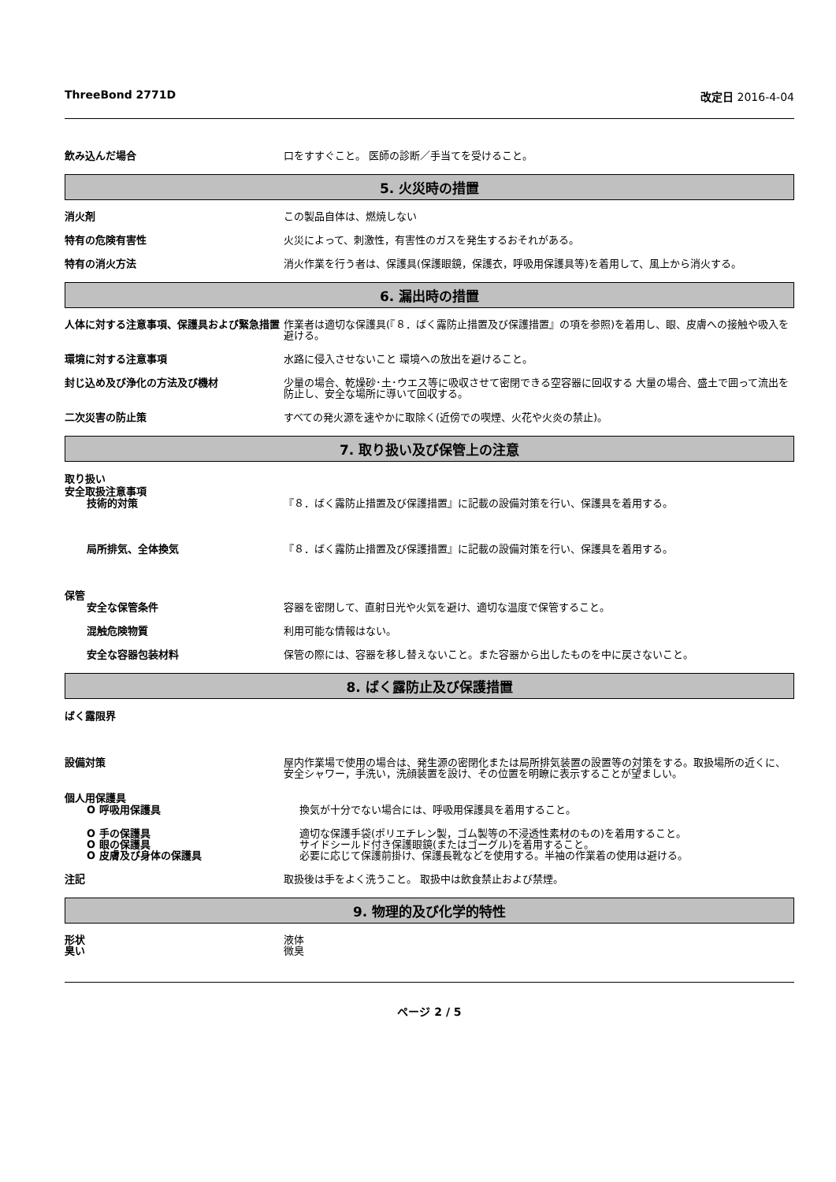ThreeBond 2771D 改定日 2016-4-04
飲み込んだ場合 口をすすぐこと。 医師の診断／手当てを受けること。
5. 火災時の措置
消火剤 この製品自体は、燃焼しない
特有の危険有害性 火災によって、刺激性，有害性のガスを発生するおそれがある。
特有の消火方法 消火作業を行う者は、保護具(保護眼鏡，保護衣，呼吸用保護具等)を着用して、風上から消火する。
6. 漏出時の措置
人体に対する注意事項、保護具および緊急措置 作業者は適切な保護具(『８．ばく露防止措置及び保護措置』の項を参照)を着用し、眼、皮膚への接触や吸入を避ける。
環境に対する注意事項 水路に侵入させないこと 環境への放出を避けること。
封じ込め及び浄化の方法及び機材 少量の場合、乾燥砂･土･ウエス等に吸収させて密閉できる空容器に回収する 大量の場合、盛土で囲って流出を防止し、安全な場所に導いて回収する。
二次災害の防止策 すべての発火源を速やかに取除く(近傍での喫煙、火花や火炎の禁止)。
7. 取り扱い及び保管上の注意
取り扱い
安全取扱注意事項
技術的対策 『８．ばく露防止措置及び保護措置』に記載の設備対策を行い、保護具を着用する。
局所排気、全体換気 『８．ばく露防止措置及び保護措置』に記載の設備対策を行い、保護具を着用する。
保管
安全な保管条件 容器を密閉して、直射日光や火気を避け、適切な温度で保管すること。
混触危険物質 利用可能な情報はない。
安全な容器包装材料 保管の際には、容器を移し替えないこと。また容器から出したものを中に戻さないこと。
8. ばく露防止及び保護措置
ばく露限界
設備対策 屋内作業場で使用の場合は、発生源の密閉化または局所排気装置の設置等の対策をする。取扱場所の近くに、安全シャワー，手洗い，洗顔装置を設け、その位置を明瞭に表示することが望ましい。
個人用保護具
O 呼吸用保護具 換気が十分でない場合には、呼吸用保護具を着用すること。
O 手の保護具 適切な保護手袋(ポリエチレン製，ゴム製等の不浸透性素材のもの)を着用すること。
O 眼の保護具 サイドシールド付き保護眼鏡(またはゴーグル)を着用すること。
O 皮膚及び身体の保護具 必要に応じて保護前掛け、保護長靴などを使用する。半袖の作業着の使用は避ける。
注記 取扱後は手をよく洗うこと。 取扱中は飲食禁止および禁煙。
9. 物理的及び化学的特性
形状 液体
臭い 微臭
ページ 2 / 5